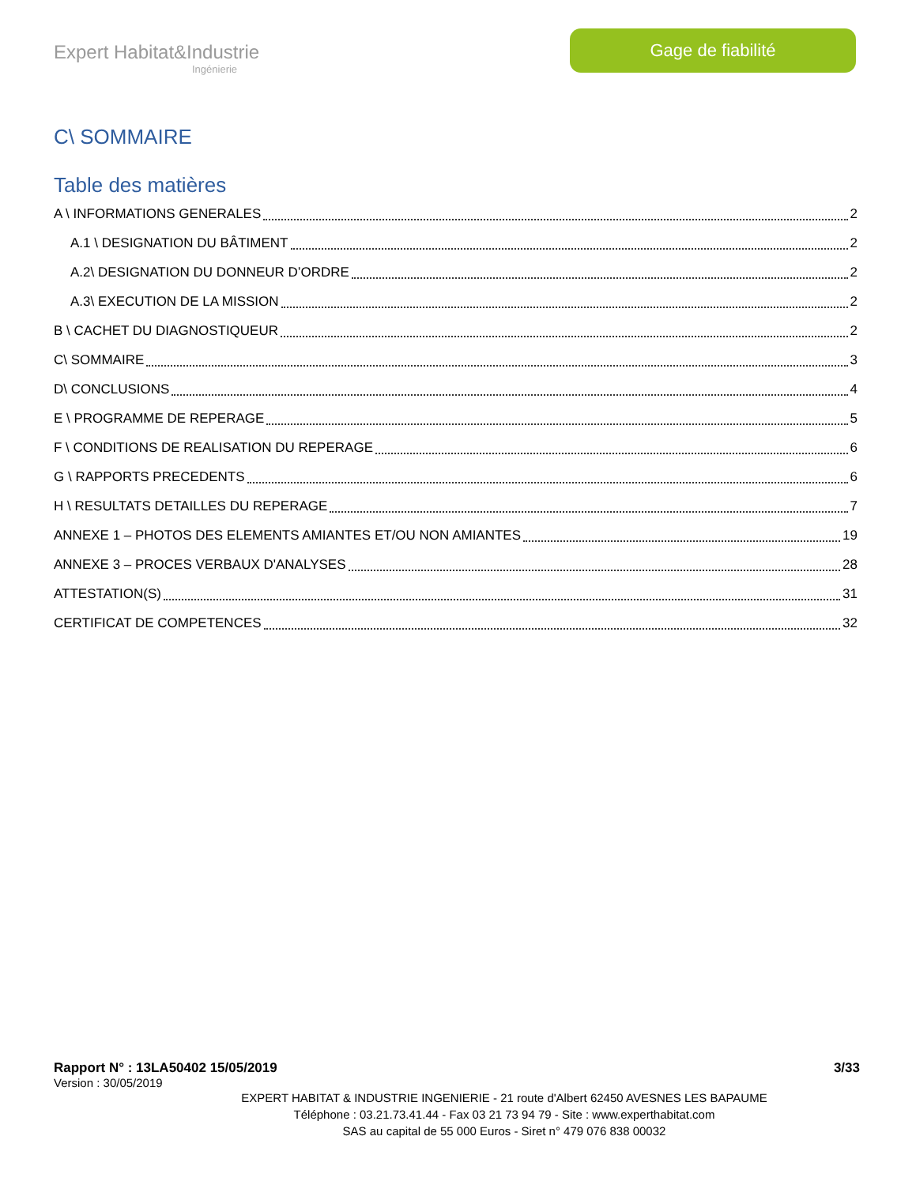Expert Habitat&Industrie
Ingénierie
Gage de fiabilité
C\ SOMMAIRE
Table des matières
A \ INFORMATIONS GENERALES 2
A.1 \ DESIGNATION DU BÂTIMENT 2
A.2\ DESIGNATION DU DONNEUR D’ORDRE 2
A.3\ EXECUTION DE LA MISSION 2
B \ CACHET DU DIAGNOSTIQUEUR 2
C\ SOMMAIRE 3
D\ CONCLUSIONS 4
E \ PROGRAMME DE REPERAGE 5
F \ CONDITIONS DE REALISATION DU REPERAGE 6
G \ RAPPORTS PRECEDENTS 6
H \ RESULTATS DETAILLES DU REPERAGE 7
ANNEXE 1 – PHOTOS DES ELEMENTS AMIANTES ET/OU NON AMIANTES 19
ANNEXE 3 – PROCES VERBAUX D'ANALYSES 28
ATTESTATION(S) 31
CERTIFICAT DE COMPETENCES 32
Rapport N° : 13LA50402 15/05/2019 3/33
Version : 30/05/2019
EXPERT HABITAT & INDUSTRIE INGENIERIE - 21 route d'Albert 62450 AVESNES LES BAPAUME
Téléphone : 03.21.73.41.44 - Fax 03 21 73 94 79 - Site : www.experthabitat.com
SAS au capital de 55 000 Euros - Siret n° 479 076 838 00032